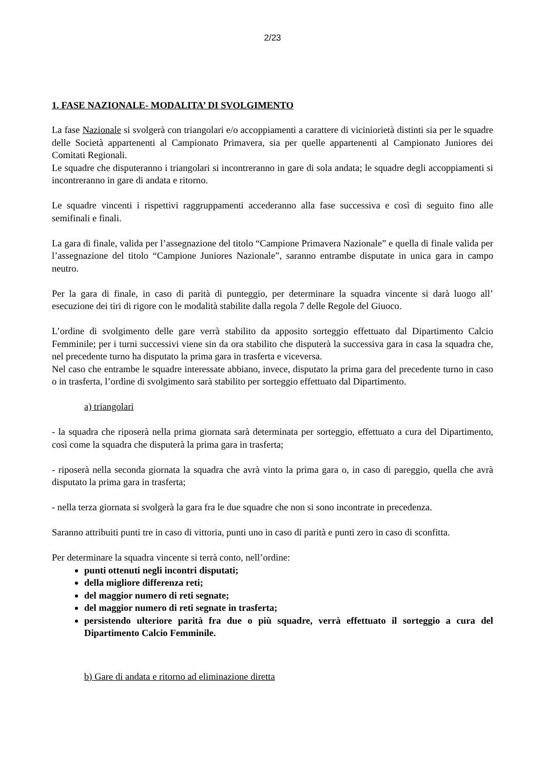2/23
1. FASE NAZIONALE- MODALITA’ DI SVOLGIMENTO
La fase Nazionale si svolgerà con triangolari e/o accoppiamenti a carattere di viciniorietà distinti sia per le squadre delle Società appartenenti al Campionato Primavera, sia per quelle appartenenti al Campionato Juniores dei Comitati Regionali.
Le squadre che disputeranno i triangolari si incontreranno in gare di sola andata; le squadre degli accoppiamenti si incontreranno in gare di andata e ritorno.
Le squadre vincenti i rispettivi raggruppamenti accederanno alla fase successiva e così di seguito fino alle semifinali e finali.
La gara di finale, valida per l’assegnazione del titolo “Campione Primavera Nazionale” e quella di finale valida per l’assegnazione del titolo “Campione Juniores Nazionale”, saranno entrambe disputate in unica gara in campo neutro.
Per la gara di finale, in caso di parità di punteggio, per determinare la squadra vincente si darà luogo all’ esecuzione dei tiri di rigore con le modalità stabilite dalla regola 7 delle Regole del Giuoco.
L’ordine di svolgimento delle gare verrà stabilito da apposito sorteggio effettuato dal Dipartimento Calcio Femminile; per i turni successivi viene sin da ora stabilito che disputerà la successiva gara in casa la squadra che, nel precedente turno ha disputato la prima gara in trasferta e viceversa.
Nel caso che entrambe le squadre interessate abbiano, invece, disputato la prima gara del precedente turno in caso o in trasferta, l’ordine di svolgimento sarà stabilito per sorteggio effettuato dal Dipartimento.
a) triangolari
- la squadra che riposerà nella prima giornata sarà determinata per sorteggio, effettuato a cura del Dipartimento, così come la squadra che disputerà la prima gara in trasferta;
- riposerà nella seconda giornata la squadra che avrà vinto la prima gara o, in caso di pareggio, quella che avrà disputato la prima gara in trasferta;
- nella terza giornata si svolgerà la gara fra le due squadre che non si sono incontrate in precedenza.
Saranno attribuiti punti tre in caso di vittoria, punti uno in caso di parità e punti zero in caso di sconfitta.
Per determinare la squadra vincente si terrà conto, nell’ordine:
punti ottenuti negli incontri disputati;
della migliore differenza reti;
del maggior numero di reti segnate;
del maggior numero di reti segnate in trasferta;
persistendo ulteriore parità fra due o più squadre, verrà effettuato il sorteggio a cura del Dipartimento Calcio Femminile.
b) Gare di andata e ritorno ad eliminazione diretta